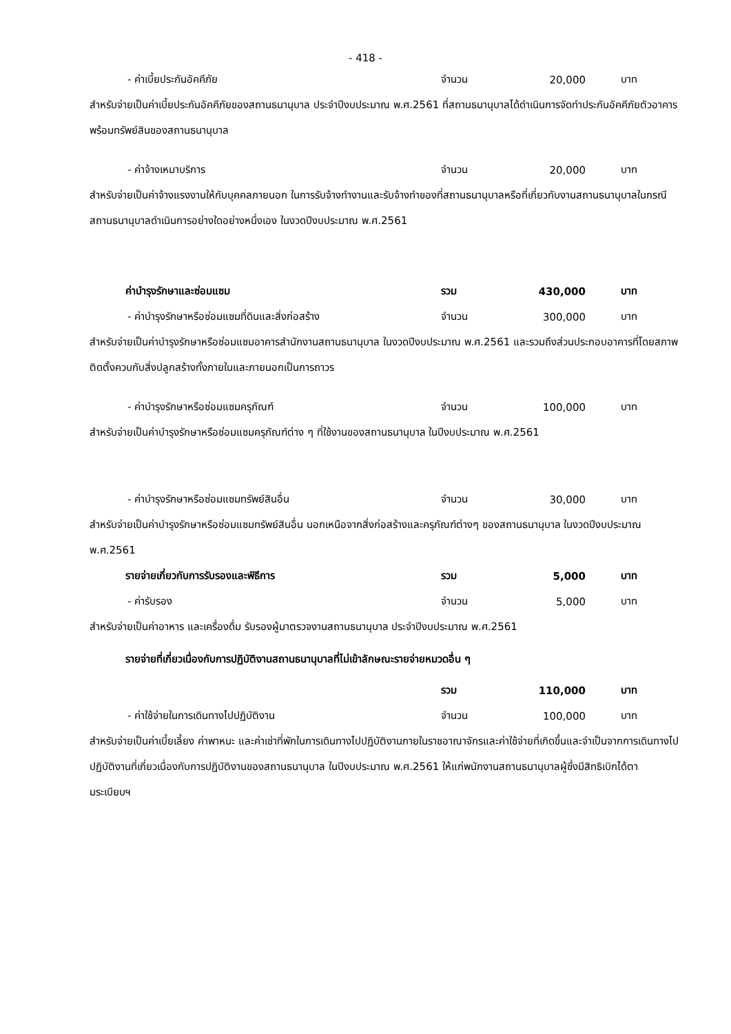- 418 -
- ค่าเบี้ยประกันอัคคีภัย จำนวน 20,000 บาท
สำหรับจ่ายเป็นค่าเบี้ยประกันอัคคีภัยของสถานธนานุบาล ประจำปีงบประมาณ พ.ศ.2561 ที่สถานธนานุบาลได้ดำเนินการจัดทำประกันอัคคีภัยตัวอาคารพร้อมทรัพย์สินของสถานธนานุบาล
- ค่าจ้างเหมาบริการ จำนวน 20,000 บาท
สำหรับจ่ายเป็นค่าจ้างแรงงานให้กับบุคคลภายนอก ในการรับจ้างทำงานและรับจ้างทำของที่สถานธนานุบาลหรือที่เกี่ยวกับงานสถานธนานุบาลในกรณีสถานธนานุบาลดำเนินการอย่างใดอย่างหนึ่งเอง ในงวดปีงบประมาณ พ.ศ.2561
ค่าบำรุงรักษาและซ่อมแซม รวม 430,000 บาท
- ค่าบำรุงรักษาหรือซ่อมแซมที่ดินและสิ่งก่อสร้าง จำนวน 300,000 บาท
สำหรับจ่ายเป็นค่าบำรุงรักษาหรือซ่อมแซมอาคารสำนักงานสถานธนานุบาล ในงวดปีงบประมาณ พ.ศ.2561 และรวมถึงส่วนประกอบอาคารที่โดยสภาพติดตั้งควบกับสิ่งปลูกสร้างทั้งภายในและภายนอกเป็นการถาวร
- ค่าบำรุงรักษาหรือซ่อมแซมครุภัณฑ์ จำนวน 100,000 บาท
สำหรับจ่ายเป็นค่าบำรุงรักษาหรือซ่อมแซมครุภัณฑ์ต่าง ๆ ที่ใช้งานของสถานธนานุบาล ในปีงบประมาณ พ.ศ.2561
- ค่าบำรุงรักษาหรือซ่อมแซมทรัพย์สินอื่น จำนวน 30,000 บาท
สำหรับจ่ายเป็นค่าบำรุงรักษาหรือซ่อมแซมทรัพย์สินอื่น นอกเหนือจากสิ่งก่อสร้างและครุภัณฑ์ต่างๆ ของสถานธนานุบาล ในงวดปีงบประมาณ พ.ศ.2561
รายจ่ายเกี่ยวกับการรับรองและพิธีการ รวม 5,000 บาท
- ค่ารับรอง จำนวน 5,000 บาท
สำหรับจ่ายเป็นค่าอาหาร และเครื่องดื่ม รับรองผู้มาตรวจงานสถานธนานุบาล ประจำปีงบประมาณ พ.ศ.2561
รายจ่ายที่เกี่ยวเนื่องกับการปฏิบัติงานสถานธนานุบาลที่ไม่เข้าลักษณะรายจ่ายหมวดอื่น ๆ
รวม 110,000 บาท
- ค่าใช้จ่ายในการเดินทางไปปฏิบัติงาน จำนวน 100,000 บาท
สำหรับจ่ายเป็นค่าเบี้ยเลี้ยง ค่าพาหนะ และค่าเช่าที่พักในการเดินทางไปปฏิบัติงานภายในราชอาณาจักรและค่าใช้จ่ายที่เกิดขึ้นและจำเป็นจากการเดินทางไปปฏิบัติงานที่เกี่ยวเนื่องกับการปฏิบัติงานของสถานธนานุบาล ในปีงบประมาณ พ.ศ.2561 ให้แก่พนักงานสถานธนานุบาลผู้ซึ่งมีสิทธิเบิกได้ตามระเบียบฯ